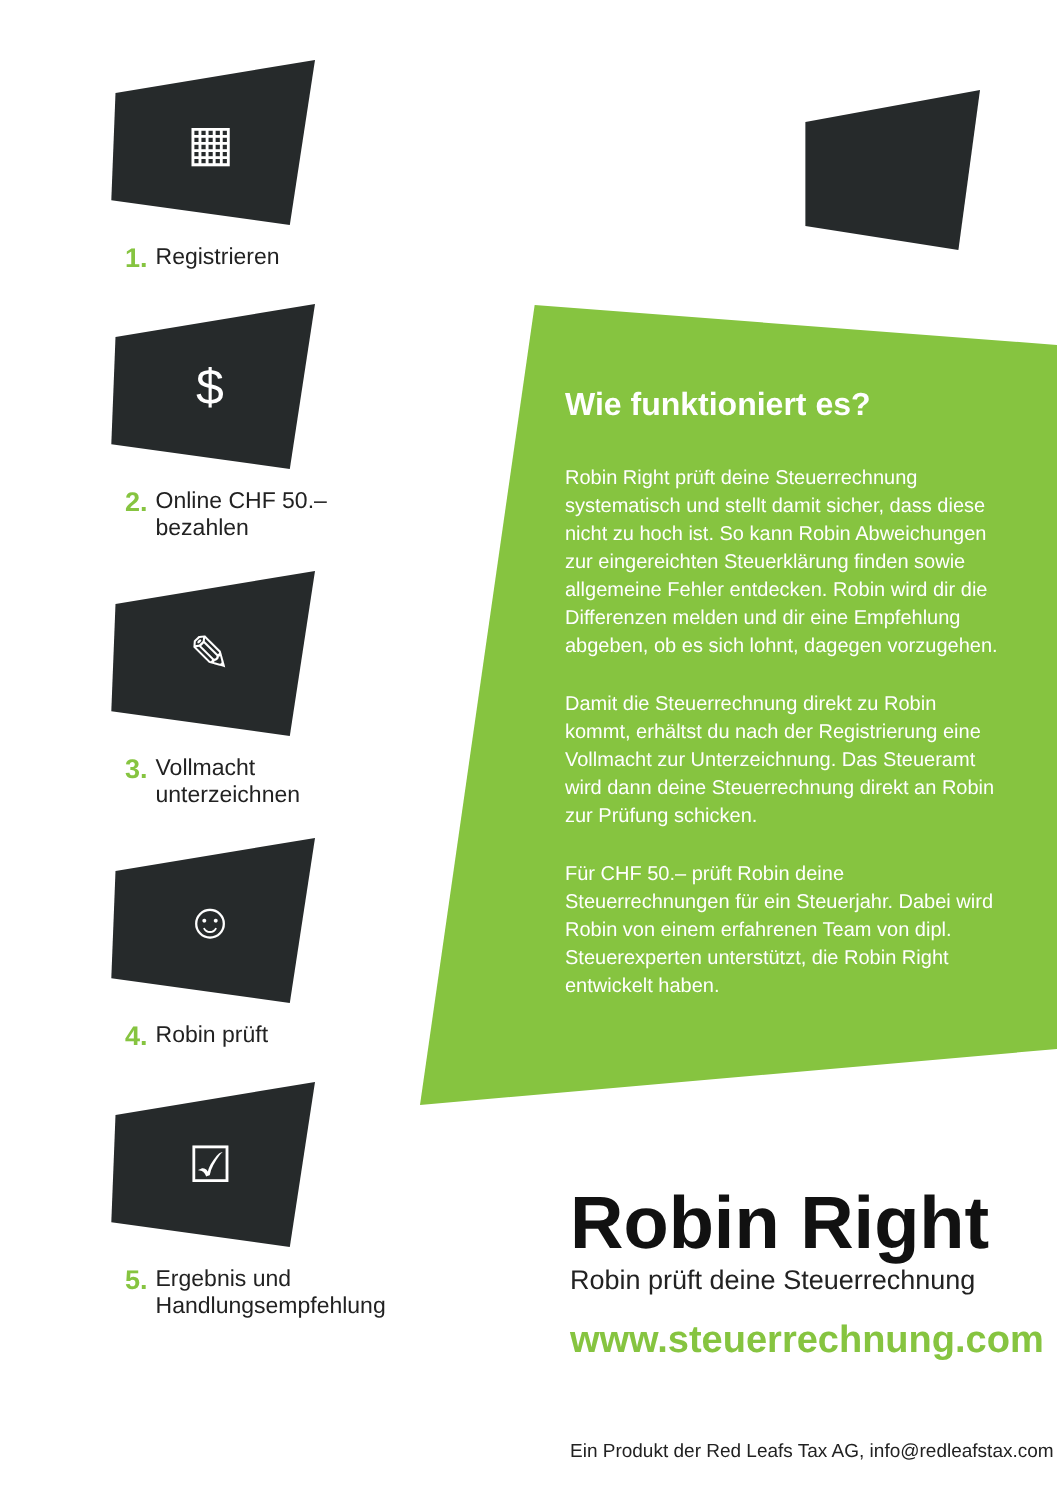▦
1. Registrieren
$
2. Online CHF 50.–
bezahlen
✎
3. Vollmacht
unterzeichnen
☺
4. Robin prüft
☑
5. Ergebnis und
Handlungsempfehlung
Wie funktioniert es?
Robin Right prüft deine Steuerrechnung systematisch und stellt damit sicher, dass diese nicht zu hoch ist. So kann Robin Abweichungen zur eingereichten Steuerklärung finden sowie allgemeine Fehler entdecken. Robin wird dir die Differenzen melden und dir eine Empfehlung abgeben, ob es sich lohnt, dagegen vorzugehen.
Damit die Steuerrechnung direkt zu Robin kommt, erhältst du nach der Registrierung eine Vollmacht zur Unterzeichnung. Das Steueramt wird dann deine Steuerrechnung direkt an Robin zur Prüfung schicken.
Für CHF 50.– prüft Robin deine Steuerrechnungen für ein Steuerjahr. Dabei wird Robin von einem erfahrenen Team von dipl. Steuerexperten unterstützt, die Robin Right entwickelt haben.
Robin Right
Robin prüft deine Steuerrechnung
www.steuerrechnung.com
Ein Produkt der Red Leafs Tax AG, info@redleafstax.com